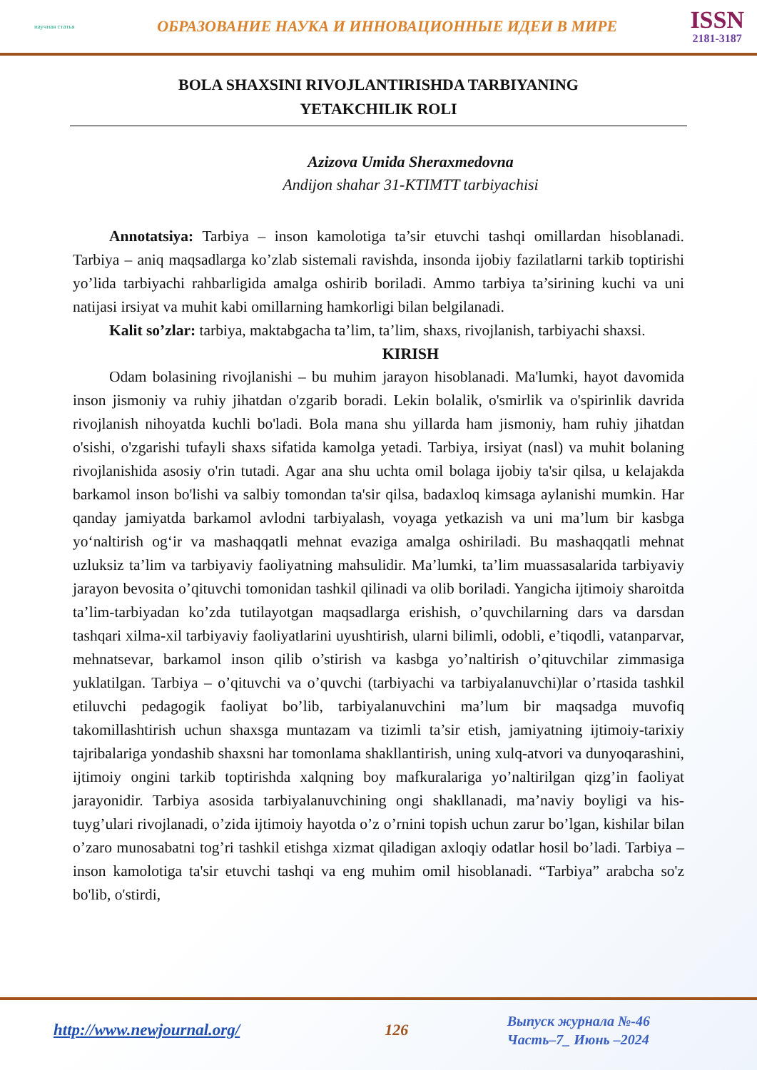научная статья
ОБРАЗОВАНИЕ НАУКА И ИННОВАЦИОННЫЕ ИДЕИ В МИРЕ
ISSN
2181-3187
BOLA SHAXSINI RIVOJLANTIRISHDA TARBIYANING
YETAKCHILIK ROLI
Azizova Umida Sheraxmedovna
Andijon shahar 31-KTIMTT tarbiyachisi
Annotatsiya: Tarbiya – inson kamolotiga ta’sir etuvchi tashqi omillardan hisoblanadi. Tarbiya – aniq maqsadlarga ko’zlab sistemali ravishda, insonda ijobiy fazilatlarni tarkib toptirishi yo’lida tarbiyachi rahbarligida amalga oshirib boriladi. Ammo tarbiya ta’sirining kuchi va uni natijasi irsiyat va muhit kabi omillarning hamkorligi bilan belgilanadi.
Kalit so’zlar: tarbiya, maktabgacha ta’lim, ta’lim, shaxs, rivojlanish, tarbiyachi shaxsi.
KIRISH
Odam bolasining rivojlanishi – bu muhim jarayon hisoblanadi. Ma'lumki, hayot davomida inson jismoniy va ruhiy jihatdan o'zgarib boradi. Lekin bolalik, o'smirlik va o'spirinlik davrida rivojlanish nihoyatda kuchli bo'ladi. Bola mana shu yillarda ham jismoniy, ham ruhiy jihatdan o'sishi, o'zgarishi tufayli shaxs sifatida kamolga yetadi. Tarbiya, irsiyat (nasl) va muhit bolaning rivojlanishida asosiy o'rin tutadi. Agar ana shu uchta omil bolaga ijobiy ta'sir qilsa, u kelajakda barkamol inson bo'lishi va salbiy tomondan ta'sir qilsa, badaxloq kimsaga aylanishi mumkin. Har qanday jamiyatda barkamol avlodni tarbiyalash, voyaga yetkazish va uni ma’lum bir kasbga yo‘naltirish og‘ir va mashaqqatli mehnat evaziga amalga oshiriladi. Bu mashaqqatli mehnat uzluksiz ta’lim va tarbiyaviy faoliyatning mahsulidir. Ma’lumki, ta’lim muassasalarida tarbiyaviy jarayon bevosita o’qituvchi tomonidan tashkil qilinadi va olib boriladi. Yangicha ijtimoiy sharoitda ta’lim-tarbiyadan ko’zda tutilayotgan maqsadlarga erishish, o’quvchilarning dars va darsdan tashqari xilma-xil tarbiyaviy faoliyatlarini uyushtirish, ularni bilimli, odobli, e’tiqodli, vatanparvar, mehnatsevar, barkamol inson qilib o’stirish va kasbga yo’naltirish o’qituvchilar zimmasiga yuklatilgan. Tarbiya – o’qituvchi va o’quvchi (tarbiyachi va tarbiyalanuvchi)lar o’rtasida tashkil etiluvchi pedagogik faoliyat bo’lib, tarbiyalanuvchini ma’lum bir maqsadga muvofiq takomillashtirish uchun shaxsga muntazam va tizimli ta’sir etish, jamiyatning ijtimoiy-tarixiy tajribalariga yondashib shaxsni har tomonlama shakllantirish, uning xulq-atvori va dunyoqarashini, ijtimoiy ongini tarkib toptirishda xalqning boy mafkuralariga yo’naltirilgan qizg’in faoliyat jarayonidir. Tarbiya asosida tarbiyalanuvchining ongi shakllanadi, ma’naviy boyligi va his-tuyg’ulari rivojlanadi, o’zida ijtimoiy hayotda o’z o’rnini topish uchun zarur bo’lgan, kishilar bilan o’zaro munosabatni tog’ri tashkil etishga xizmat qiladigan axloqiy odatlar hosil bo’ladi. Tarbiya – inson kamolotiga ta'sir etuvchi tashqi va eng muhim omil hisoblanadi. “Tarbiya” arabcha so'z bo'lib, o'stirdi,
http://www.newjournal.org/ 126
Выпуск журнала №-46
Часть–7_ Июнь –2024